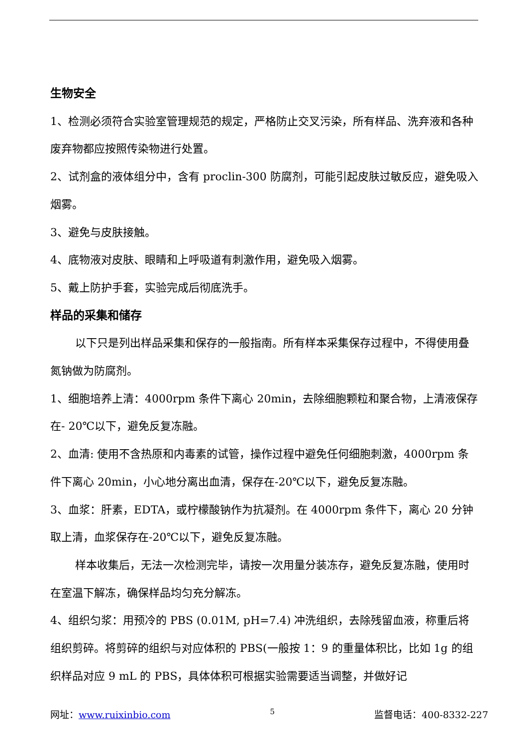生物安全
1、检测必须符合实验室管理规范的规定，严格防止交叉污染，所有样品、洗弃液和各种废弃物都应按照传染物进行处置。
2、试剂盒的液体组分中，含有 proclin-300 防腐剂，可能引起皮肤过敏反应，避免吸入烟雾。
3、避免与皮肤接触。
4、底物液对皮肤、眼睛和上呼吸道有刺激作用，避免吸入烟雾。
5、戴上防护手套，实验完成后彻底洗手。
样品的采集和储存
以下只是列出样品采集和保存的一般指南。所有样本采集保存过程中，不得使用叠氮钠做为防腐剂。
1、细胞培养上清：4000rpm 条件下离心 20min，去除细胞颗粒和聚合物，上清液保存在- 20℃以下，避免反复冻融。
2、血清: 使用不含热原和内毒素的试管，操作过程中避免任何细胞刺激，4000rpm 条件下离心 20min，小心地分离出血清，保存在-20℃以下，避免反复冻融。
3、血浆：肝素，EDTA，或柠檬酸钠作为抗凝剂。在 4000rpm 条件下，离心 20 分钟取上清，血浆保存在-20℃以下，避免反复冻融。
样本收集后，无法一次检测完毕，请按一次用量分装冻存，避免反复冻融，使用时在室温下解冻，确保样品均匀充分解冻。
4、组织匀浆：用预冷的 PBS (0.01M, pH=7.4) 冲洗组织，去除残留血液，称重后将组织剪碎。将剪碎的组织与对应体积的 PBS(一般按 1：9 的重量体积比，比如 1g 的组织样品对应 9 mL 的 PBS，具体体积可根据实验需要适当调整，并做好记
网址：www.ruixinbio.com 5 监督电话：400-8332-227